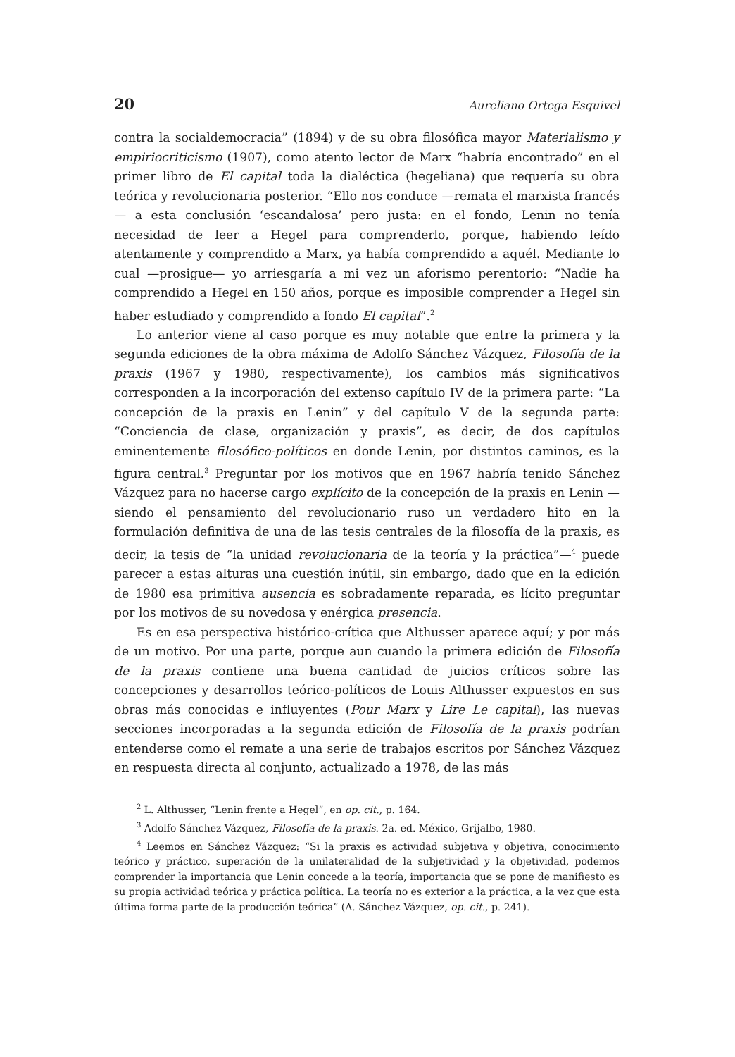20 Aureliano Ortega Esquivel
contra la socialdemocracia” (1894) y de su obra filosófica mayor Materialismo y empiriocriticismo (1907), como atento lector de Marx “habría encontrado” en el primer libro de El capital toda la dialéctica (hegeliana) que requería su obra teórica y revolucionaria posterior. “Ello nos conduce —remata el marxista francés— a esta conclusión ‘escandalosa’ pero justa: en el fondo, Lenin no tenía necesidad de leer a Hegel para comprenderlo, porque, habiendo leído atentamente y comprendido a Marx, ya había comprendido a aquél. Mediante lo cual —prosigue— yo arriesgaría a mi vez un aforismo perentorio: “Nadie ha comprendido a Hegel en 150 años, porque es imposible comprender a Hegel sin haber estudiado y comprendido a fondo El capital”.<sup>2</sup>
Lo anterior viene al caso porque es muy notable que entre la primera y la segunda ediciones de la obra máxima de Adolfo Sánchez Vázquez, Filosofía de la praxis (1967 y 1980, respectivamente), los cambios más significativos corresponden a la incorporación del extenso capítulo IV de la primera parte: “La concepción de la praxis en Lenin” y del capítulo V de la segunda parte: “Conciencia de clase, organización y praxis”, es decir, de dos capítulos eminentemente filosófico-políticos en donde Lenin, por distintos caminos, es la figura central.<sup>3</sup> Preguntar por los motivos que en 1967 habría tenido Sánchez Vázquez para no hacerse cargo explícito de la concepción de la praxis en Lenin —siendo el pensamiento del revolucionario ruso un verdadero hito en la formulación definitiva de una de las tesis centrales de la filosofía de la praxis, es decir, la tesis de “la unidad revolucionaria de la teoría y la práctica”—<sup>4</sup> puede parecer a estas alturas una cuestión inútil, sin embargo, dado que en la edición de 1980 esa primitiva ausencia es sobradamente reparada, es lícito preguntar por los motivos de su novedosa y enérgica presencia.
Es en esa perspectiva histórico-crítica que Althusser aparece aquí; y por más de un motivo. Por una parte, porque aun cuando la primera edición de Filosofía de la praxis contiene una buena cantidad de juicios críticos sobre las concepciones y desarrollos teórico-políticos de Louis Althusser expuestos en sus obras más conocidas e influyentes (Pour Marx y Lire Le capital), las nuevas secciones incorporadas a la segunda edición de Filosofía de la praxis podrían entenderse como el remate a una serie de trabajos escritos por Sánchez Vázquez en respuesta directa al conjunto, actualizado a 1978, de las más
<sup>2</sup> L. Althusser, “Lenin frente a Hegel”, en op. cit., p. 164.
<sup>3</sup> Adolfo Sánchez Vázquez, Filosofía de la praxis. 2a. ed. México, Grijalbo, 1980.
<sup>4</sup> Leemos en Sánchez Vázquez: “Si la praxis es actividad subjetiva y objetiva, conocimiento teórico y práctico, superación de la unilateralidad de la subjetividad y la objetividad, podemos comprender la importancia que Lenin concede a la teoría, importancia que se pone de manifiesto es su propia actividad teórica y práctica política. La teoría no es exterior a la práctica, a la vez que esta última forma parte de la producción teórica” (A. Sánchez Vázquez, op. cit., p. 241).